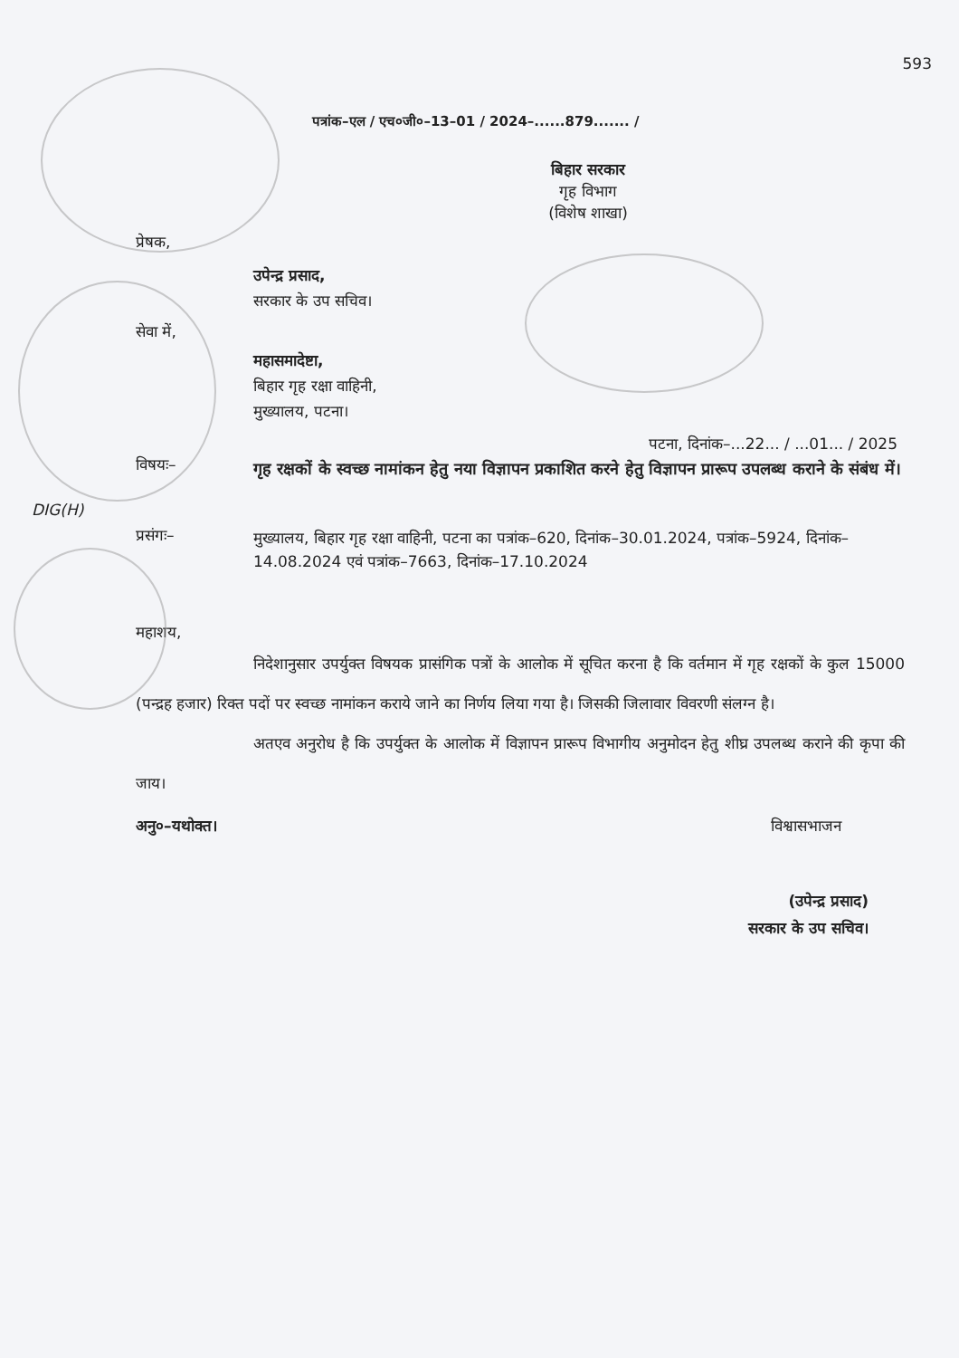593
पत्रांक–एल / एच०जी०–13–01 / 2024–......879....... /
बिहार सरकार
गृह विभाग
(विशेष शाखा)
प्रेषक,
उपेन्द्र प्रसाद,
सरकार के उप सचिव।
सेवा में,
महासमादेष्टा,
बिहार गृह रक्षा वाहिनी,
मुख्यालय, पटना।
पटना, दिनांक–...22... / ...01... / 2025
विषयः– गृह रक्षकों के स्वच्छ नामांकन हेतु नया विज्ञापन प्रकाशित करने हेतु विज्ञापन प्रारूप उपलब्ध कराने के संबंध में।
DIG(H)
प्रसंगः– मुख्यालय, बिहार गृह रक्षा वाहिनी, पटना का पत्रांक–620, दिनांक–30.01.2024, पत्रांक–5924, दिनांक–14.08.2024 एवं पत्रांक–7663, दिनांक–17.10.2024
महाशय,
निदेशानुसार उपर्युक्त विषयक प्रासंगिक पत्रों के आलोक में सूचित करना है कि वर्तमान में गृह रक्षकों के कुल 15000 (पन्द्रह हजार) रिक्त पदों पर स्वच्छ नामांकन कराये जाने का निर्णय लिया गया है। जिसकी जिलावार विवरणी संलग्न है।
अतएव अनुरोध है कि उपर्युक्त के आलोक में विज्ञापन प्रारूप विभागीय अनुमोदन हेतु शीघ्र उपलब्ध कराने की कृपा की जाय।
अनु०–यथोक्त। विश्वासभाजन
(उपेन्द्र प्रसाद)
सरकार के उप सचिव।